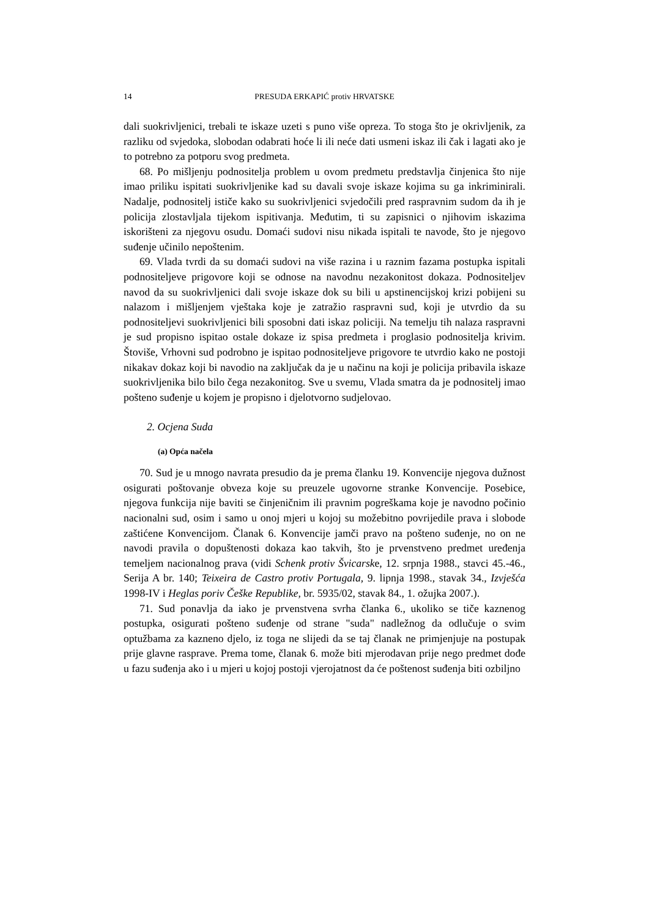14 PRESUDA ERKAPIĆ protiv HRVATSKE
dali suokrivljenici, trebali te iskaze uzeti s puno više opreza. To stoga što je okrivljenik, za razliku od svjedoka, slobodan odabrati hoće li ili neće dati usmeni iskaz ili čak i lagati ako je to potrebno za potporu svog predmeta.
68. Po mišljenju podnositelja problem u ovom predmetu predstavlja činjenica što nije imao priliku ispitati suokrivljenike kad su davali svoje iskaze kojima su ga inkriminirali. Nadalje, podnositelj ističe kako su suokrivljenici svjedočili pred raspravnim sudom da ih je policija zlostavljala tijekom ispitivanja. Međutim, ti su zapisnici o njihovim iskazima iskorišteni za njegovu osudu. Domaći sudovi nisu nikada ispitali te navode, što je njegovo suđenje učinilo nepoštenim.
69. Vlada tvrdi da su domaći sudovi na više razina i u raznim fazama postupka ispitali podnositeljeve prigovore koji se odnose na navodnu nezakonitost dokaza. Podnositeljev navod da su suokrivljenici dali svoje iskaze dok su bili u apstinencijskoj krizi pobijeni su nalazom i mišljenjem vještaka koje je zatražio raspravni sud, koji je utvrdio da su podnositeljevi suokrivljenici bili sposobni dati iskaz policiji. Na temelju tih nalaza raspravni je sud propisno ispitao ostale dokaze iz spisa predmeta i proglasio podnositelja krivim. Štoviše, Vrhovni sud podrobno je ispitao podnositeljeve prigovore te utvrdio kako ne postoji nikakav dokaz koji bi navodio na zaključak da je u načinu na koji je policija pribavila iskaze suokrivljenika bilo bilo čega nezakonitog. Sve u svemu, Vlada smatra da je podnositelj imao pošteno suđenje u kojem je propisno i djelotvorno sudjelovao.
2. Ocjena Suda
(a) Opća načela
70. Sud je u mnogo navrata presudio da je prema članku 19. Konvencije njegova dužnost osigurati poštovanje obveza koje su preuzele ugovorne stranke Konvencije. Posebice, njegova funkcija nije baviti se činjeničnim ili pravnim pogreškama koje je navodno počinio nacionalni sud, osim i samo u onoj mjeri u kojoj su možebitno povrijedile prava i slobode zaštićene Konvencijom. Članak 6. Konvencije jamči pravo na pošteno suđenje, no on ne navodi pravila o dopuštenosti dokaza kao takvih, što je prvenstveno predmet uređenja temeljem nacionalnog prava (vidi Schenk protiv Švicarske, 12. srpnja 1988., stavci 45.-46., Serija A br. 140; Teixeira de Castro protiv Portugala, 9. lipnja 1998., stavak 34., Izvješća 1998-IV i Heglas poriv Češke Republike, br. 5935/02, stavak 84., 1. ožujka 2007.).
71. Sud ponavlja da iako je prvenstvena svrha članka 6., ukoliko se tiče kaznenog postupka, osigurati pošteno suđenje od strane "suda" nadležnog da odlučuje o svim optužbama za kazneno djelo, iz toga ne slijedi da se taj članak ne primjenjuje na postupak prije glavne rasprave. Prema tome, članak 6. može biti mjerodavan prije nego predmet dođe u fazu suđenja ako i u mjeri u kojoj postoji vjerojatnost da će poštenost suđenja biti ozbiljno